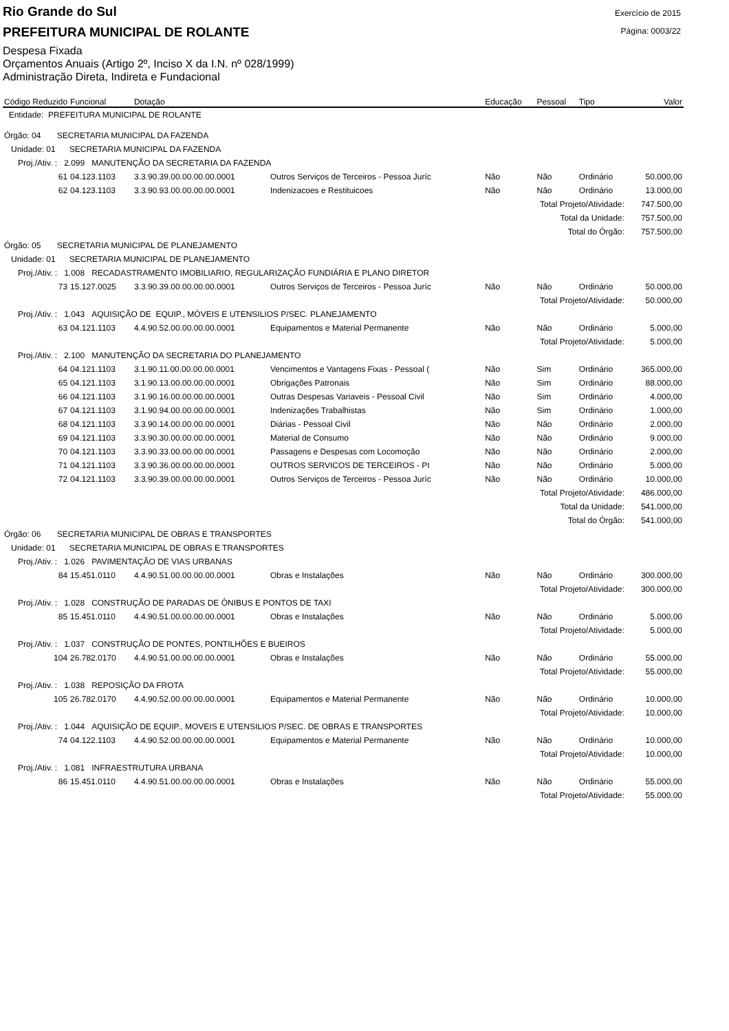Rio Grande do Sul
Exercício de 2015
PREFEITURA MUNICIPAL DE ROLANTE
Página: 0003/22
Despesa Fixada
Orçamentos Anuais (Artigo 2º, Inciso X da I.N. nº 028/1999)
Administração Direta, Indireta e Fundacional
| Código Reduzido | Funcional | Dotação | | Educação | Pessoal | Tipo | Valor |
| --- | --- | --- | --- | --- | --- | --- | --- |
| Entidade: PREFEITURA MUNICIPAL DE ROLANTE | | | | | | | |
| Órgão: 04 SECRETARIA MUNICIPAL DA FAZENDA | | | | | | | |
| Unidade: 01 SECRETARIA MUNICIPAL DA FAZENDA | | | | | | | |
| Proj./Ativ. : 2.099 MANUTENÇÃO DA SECRETARIA DA FAZENDA | | | | | | | |
| 61 | 04.123.1103 | 3.3.90.39.00.00.00.00.0001 | Outros Serviços de Terceiros - Pessoa Juríc | Não | Não | Ordinário | 50.000,00 |
| 62 | 04.123.1103 | 3.3.90.93.00.00.00.00.0001 | Indenizacoes e Restituicoes | Não | Não | Ordinário | 13.000,00 |
| Total Projeto/Atividade: | | | | | | | 747.500,00 |
| Total da Unidade: | | | | | | | 757.500,00 |
| Total do Órgão: | | | | | | | 757.500,00 |
| Órgão: 05 SECRETARIA MUNICIPAL DE PLANEJAMENTO | | | | | | | |
| Unidade: 01 SECRETARIA MUNICIPAL DE PLANEJAMENTO | | | | | | | |
| Proj./Ativ. : 1.008 RECADASTRAMENTO IMOBILIARIO, REGULARIZAÇÃO FUNDIÁRIA E PLANO DIRETOR | | | | | | | |
| 73 | 15.127.0025 | 3.3.90.39.00.00.00.00.0001 | Outros Serviços de Terceiros - Pessoa Juríc | Não | Não | Ordinário | 50.000,00 |
| Total Projeto/Atividade: | | | | | | | 50.000,00 |
| Proj./Ativ. : 1.043 AQUISIÇÃO DE EQUIP., MÓVEIS E UTENSILIOS P/SEC. PLANEJAMENTO | | | | | | | |
| 63 | 04.121.1103 | 4.4.90.52.00.00.00.00.0001 | Equipamentos e Material Permanente | Não | Não | Ordinário | 5.000,00 |
| Total Projeto/Atividade: | | | | | | | 5.000,00 |
| Proj./Ativ. : 2.100 MANUTENÇÃO DA SECRETARIA DO PLANEJAMENTO | | | | | | | |
| 64 | 04.121.1103 | 3.1.90.11.00.00.00.00.0001 | Vencimentos e Vantagens Fixas - Pessoal ( | Não | Sim | Ordinário | 365.000,00 |
| 65 | 04.121.1103 | 3.1.90.13.00.00.00.00.0001 | Obrigações Patronais | Não | Sim | Ordinário | 88.000,00 |
| 66 | 04.121.1103 | 3.1.90.16.00.00.00.00.0001 | Outras Despesas Variaveis - Pessoal Civil | Não | Sim | Ordinário | 4.000,00 |
| 67 | 04.121.1103 | 3.1.90.94.00.00.00.00.0001 | Indenizações Trabalhistas | Não | Sim | Ordinário | 1.000,00 |
| 68 | 04.121.1103 | 3.3.90.14.00.00.00.00.0001 | Diárias - Pessoal Civil | Não | Não | Ordinário | 2.000,00 |
| 69 | 04.121.1103 | 3.3.90.30.00.00.00.00.0001 | Material de Consumo | Não | Não | Ordinário | 9.000,00 |
| 70 | 04.121.1103 | 3.3.90.33.00.00.00.00.0001 | Passagens e Despesas com Locomoção | Não | Não | Ordinário | 2.000,00 |
| 71 | 04.121.1103 | 3.3.90.36.00.00.00.00.0001 | OUTROS SERVICOS DE TERCEIROS - PI | Não | Não | Ordinário | 5.000,00 |
| 72 | 04.121.1103 | 3.3.90.39.00.00.00.00.0001 | Outros Serviços de Terceiros - Pessoa Juríc | Não | Não | Ordinário | 10.000,00 |
| Total Projeto/Atividade: | | | | | | | 486.000,00 |
| Total da Unidade: | | | | | | | 541.000,00 |
| Total do Órgão: | | | | | | | 541.000,00 |
| Órgão: 06 SECRETARIA MUNICIPAL DE OBRAS E TRANSPORTES | | | | | | | |
| Unidade: 01 SECRETARIA MUNICIPAL DE OBRAS E TRANSPORTES | | | | | | | |
| Proj./Ativ. : 1.026 PAVIMENTAÇÃO DE VIAS URBANAS | | | | | | | |
| 84 | 15.451.0110 | 4.4.90.51.00.00.00.00.0001 | Obras e Instalações | Não | Não | Ordinário | 300.000,00 |
| Total Projeto/Atividade: | | | | | | | 300.000,00 |
| Proj./Ativ. : 1.028 CONSTRUÇÃO DE PARADAS DE ÔNIBUS E PONTOS DE TAXI | | | | | | | |
| 85 | 15.451.0110 | 4.4.90.51.00.00.00.00.0001 | Obras e Instalações | Não | Não | Ordinário | 5.000,00 |
| Total Projeto/Atividade: | | | | | | | 5.000,00 |
| Proj./Ativ. : 1.037 CONSTRUÇÃO DE PONTES, PONTILHÕES E BUEIROS | | | | | | | |
| 104 | 26.782.0170 | 4.4.90.51.00.00.00.00.0001 | Obras e Instalações | Não | Não | Ordinário | 55.000,00 |
| Total Projeto/Atividade: | | | | | | | 55.000,00 |
| Proj./Ativ. : 1.038 REPOSIÇÃO DA FROTA | | | | | | | |
| 105 | 26.782.0170 | 4.4.90.52.00.00.00.00.0001 | Equipamentos e Material Permanente | Não | Não | Ordinário | 10.000,00 |
| Total Projeto/Atividade: | | | | | | | 10.000,00 |
| Proj./Ativ. : 1.044 AQUISIÇÃO DE EQUIP., MOVEIS E UTENSILIOS P/SEC. DE OBRAS E TRANSPORTES | | | | | | | |
| 74 | 04.122.1103 | 4.4.90.52.00.00.00.00.0001 | Equipamentos e Material Permanente | Não | Não | Ordinário | 10.000,00 |
| Total Projeto/Atividade: | | | | | | | 10.000,00 |
| Proj./Ativ. : 1.081 INFRAESTRUTURA URBANA | | | | | | | |
| 86 | 15.451.0110 | 4.4.90.51.00.00.00.00.0001 | Obras e Instalações | Não | Não | Ordinário | 55.000,00 |
| Total Projeto/Atividade: | | | | | | | 55.000,00 |